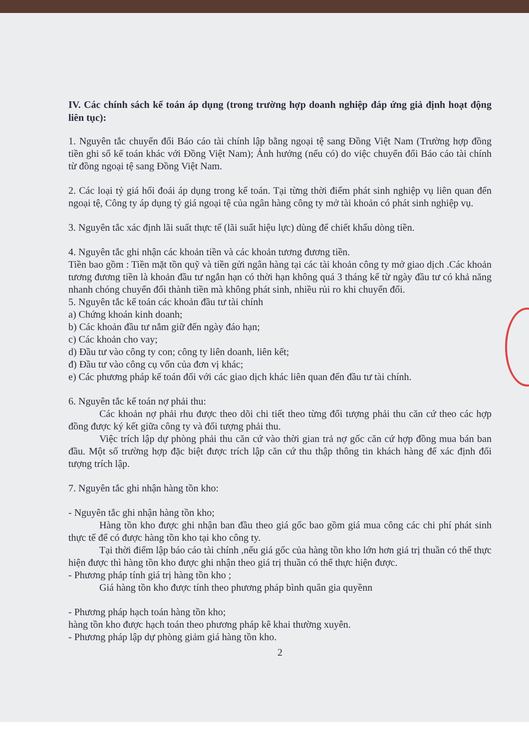IV. Các chính sách kế toán áp dụng (trong trường hợp doanh nghiệp đáp ứng giả định hoạt động liên tục):
1. Nguyên tắc chuyển đổi Báo cáo tài chính lập bằng ngoại tệ sang Đồng Việt Nam (Trường hợp đồng tiền ghi sổ kế toán khác với Đồng Việt Nam); Ảnh hưởng (nếu có) do việc chuyển đổi Báo cáo tài chính từ đồng ngoại tệ sang Đồng Việt Nam.
2. Các loại tỷ giá hối đoái áp dụng trong kế toán. Tại từng thời điểm phát sinh nghiệp vụ liên quan đến ngoại tệ, Công ty áp dụng tỷ giá ngoại tệ của ngân hàng công ty mở tài khoản có phát sinh nghiệp vụ.
3. Nguyên tắc xác định lãi suất thực tế (lãi suất hiệu lực) dùng để chiết khấu dòng tiền.
4. Nguyên tắc ghi nhận các khoản tiền và các khoản tương đương tiền.
Tiền bao gồm : Tiền mặt tồn quỹ và tiền gửi ngân hàng tại các tài khoản công ty mở giao dịch .Các khoản tương đương tiền là khoản đầu tư ngắn hạn có thời hạn không quá 3 tháng kể từ ngày đầu tư có khả năng nhanh chóng chuyển đổi thành tiền mà không phát sinh, nhiều rủi ro khi chuyển đổi.
5. Nguyên tắc kế toán các khoản đầu tư tài chính
a) Chứng khoán kinh doanh;
b) Các khoản đầu tư nắm giữ đến ngày đáo hạn;
c) Các khoản cho vay;
d) Đầu tư vào công ty con; công ty liên doanh, liên kết;
đ) Đầu tư vào công cụ vốn của đơn vị khác;
e) Các phương pháp kế toán đối với các giao dịch khác liên quan đến đầu tư tài chính.
6. Nguyên tắc kế toán nợ phải thu:
Các khoản nợ phải rhu được theo dõi chi tiết theo từng đối tượng phải thu căn cứ theo các hợp đồng được ký kết giữa công ty và đối tượng phải thu.
Việc trích lập dự phòng phải thu căn cứ vào thời gian trả nợ gốc căn cứ hợp đồng mua bán ban đầu. Một số trường hợp đặc biệt được trích lập căn cứ thu thập thông tin khách hàng để xác định đối tượng trích lập.
7. Nguyên tắc ghi nhận hàng tồn kho:
- Nguyên tắc ghi nhận hàng tồn kho;
Hàng tồn kho được ghi nhận ban đầu theo giá gốc bao gồm giá mua công các chi phí phát sinh thực tế để có được hàng tồn kho tại kho công ty.
Tại thời điểm lập báo cáo tài chính ,nếu giá gốc của hàng tồn kho lớn hơn giá trị thuần có thể thực hiện được thì hàng tồn kho được ghi nhận theo giá trị thuần có thể thực hiện được.
- Phương pháp tính giá trị hàng tồn kho ;
Giá hàng tồn kho được tính theo phương pháp bình quân gia quyềnn
- Phương pháp hạch toán hàng tồn kho;
hàng tồn kho được hạch toán theo phương pháp kê khai thường xuyên.
- Phương pháp lập dự phòng giảm giá hàng tồn kho.
2